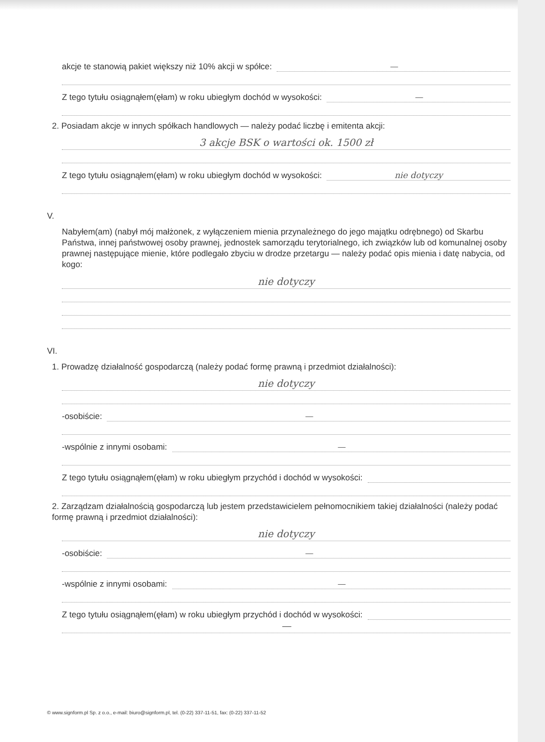akcje te stanowią pakiet większy niż 10% akcji w spółce:
—
Z tego tytułu osiągnąłem(ęłam) w roku ubiegłym dochód w wysokości:
—
2. Posiadam akcje w innych spółkach handlowych — należy podać liczbę i emitenta akcji:
3 akcje BSK o wartości ok. 1500 zł
Z tego tytułu osiągnąłem(ęłam) w roku ubiegłym dochód w wysokości:
nie dotyczy
V.
Nabyłem(am) (nabył mój małżonek, z wyłączeniem mienia przynależnego do jego majątku odrębnego) od Skarbu Państwa, innej państwowej osoby prawnej, jednostek samorządu terytorialnego, ich związków lub od komunalnej osoby prawnej następujące mienie, które podlegało zbyciu w drodze przetargu — należy podać opis mienia i datę nabycia, od kogo:
nie dotyczy
VI.
1. Prowadzę działalność gospodarczą (należy podać formę prawną i przedmiot działalności):
nie dotyczy
-osobiście:
—
-wspólnie z innymi osobami:
—
Z tego tytułu osiągnąłem(ęłam) w roku ubiegłym przychód i dochód w wysokości:
2. Zarządzam działalnością gospodarczą lub jestem przedstawicielem pełnomocnikiem takiej działalności (należy podać formę prawną i przedmiot działalności):
nie dotyczy
-osobiście:
—
-wspólnie z innymi osobami:
—
Z tego tytułu osiągnąłem(ęłam) w roku ubiegłym przychód i dochód w wysokości:
—
© www.signform.pl Sp. z o.o., e-mail: biuro@signform.pl, tel. (0-22) 337-11-51, fax: (0-22) 337-11-52